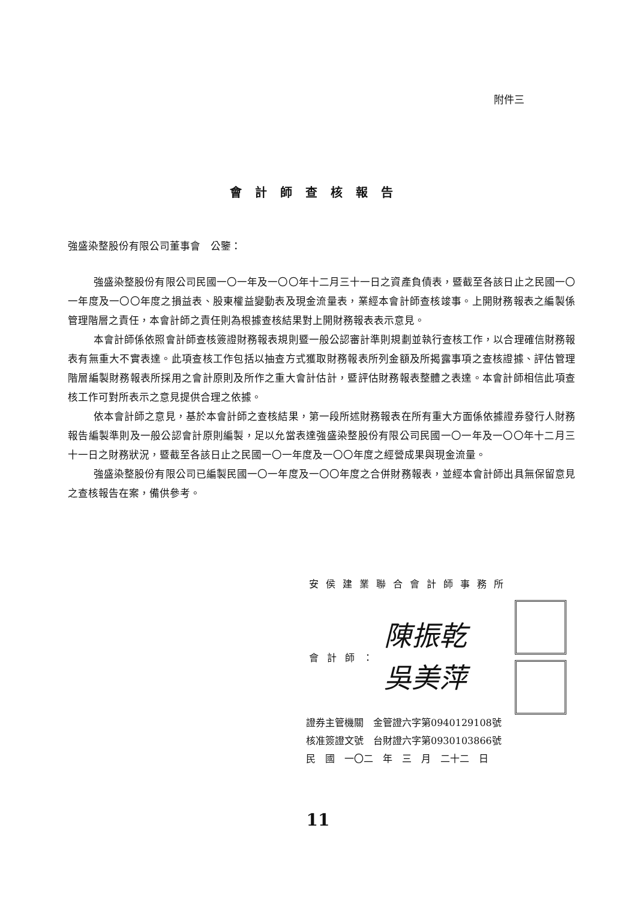附件三
會計師查核報告
強盛染整股份有限公司董事會　公鑒：
強盛染整股份有限公司民國一〇一年及一〇〇年十二月三十一日之資產負債表，暨截至各該日止之民國一〇一年度及一〇〇年度之損益表、股東權益變動表及現金流量表，業經本會計師查核竣事。上開財務報表之編製係管理階層之責任，本會計師之責任則為根據查核結果對上開財務報表表示意見。
本會計師係依照會計師查核簽證財務報表規則暨一般公認審計準則規劃並執行查核工作，以合理確信財務報表有無重大不實表達。此項查核工作包括以抽查方式獲取財務報表所列金額及所揭露事項之查核證據、評估管理階層編製財務報表所採用之會計原則及所作之重大會計估計，暨評估財務報表整體之表達。本會計師相信此項查核工作可對所表示之意見提供合理之依據。
依本會計師之意見，基於本會計師之查核結果，第一段所述財務報表在所有重大方面係依據證券發行人財務報告編製準則及一般公認會計原則編製，足以允當表達強盛染整股份有限公司民國一〇一年及一〇〇年十二月三十一日之財務狀況，暨截至各該日止之民國一〇一年度及一〇〇年度之經營成果與現金流量。
強盛染整股份有限公司已編製民國一〇一年度及一〇〇年度之合併財務報表，並經本會計師出具無保留意見之查核報告在案，備供參考。
安侯建業聯合會計師事務所
會計師： 陳振乾
吳美萍
證券主管機關　金管證六字第0940129108號
核准簽證文號　台財證六字第0930103866號
民　國　一〇二　年　三　月　二十二　日
11